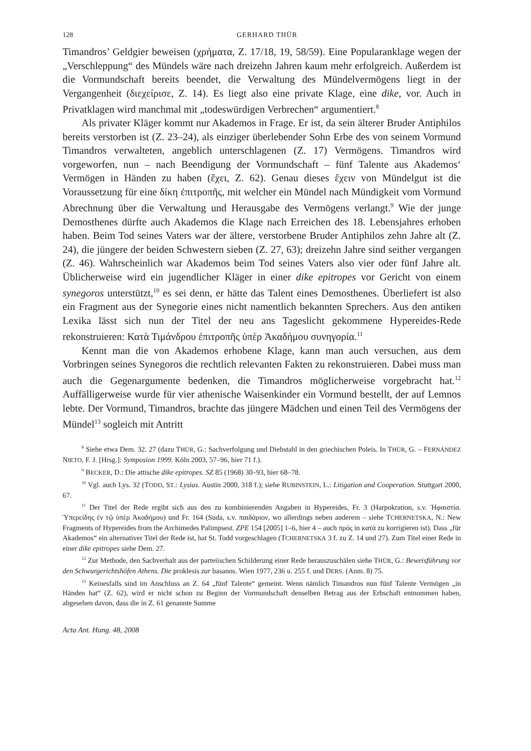128 GERHARD THÜR
Timandros’ Geldgier beweisen (χρήματα, Z. 17/18, 19, 58/59). Eine Popularanklage wegen der „Verschleppung“ des Mündels wäre nach dreizehn Jahren kaum mehr erfolgreich. Außerdem ist die Vormundschaft bereits beendet, die Verwaltung des Mündelvermögens liegt in der Vergangenheit (διεχείρισε, Z. 14). Es liegt also eine private Klage, eine dike, vor. Auch in Privatklagen wird manchmal mit „todeswürdigen Verbrechen“ argumentiert.<sup>8</sup>
Als privater Kläger kommt nur Akademos in Frage. Er ist, da sein älterer Bruder Antiphilos bereits verstorben ist (Z. 23–24), als einziger überlebender Sohn Erbe des von seinem Vormund Timandros verwalteten, angeblich unterschlagenen (Z. 17) Vermögens. Timandros wird vorgeworfen, nun – nach Beendigung der Vormundschaft – fünf Talente aus Akademos‘ Vermögen in Händen zu haben (ἔχει, Z. 62). Genau dieses ἔχειν von Mündelgut ist die Voraussetzung für eine δίκη ἐπιτροπῆς, mit welcher ein Mündel nach Mündigkeit vom Vormund Abrechnung über die Verwaltung und Herausgabe des Vermögens verlangt.<sup>9</sup> Wie der junge Demosthenes dürfte auch Akademos die Klage nach Erreichen des 18. Lebensjahres erhoben haben. Beim Tod seines Vaters war der ältere, verstorbene Bruder Antiphilos zehn Jahre alt (Z. 24), die jüngere der beiden Schwestern sieben (Z. 27, 63); dreizehn Jahre sind seither vergangen (Z. 46). Wahrscheinlich war Akademos beim Tod seines Vaters also vier oder fünf Jahre alt. Üblicherweise wird ein jugendlicher Kläger in einer dike epitropes vor Gericht von einem synegoros unterstützt,<sup>10</sup> es sei denn, er hätte das Talent eines Demosthenes. Überliefert ist also ein Fragment aus der Synegorie eines nicht namentlich bekannten Sprechers. Aus den antiken Lexika lässt sich nun der Titel der neu ans Tageslicht gekommene Hypereides-Rede rekonstruieren: Κατὰ Τιμάνδρου ἐπιτροπῆς ὑπὲρ Ἀκαδήμου συνηγορία.<sup>11</sup>
Kennt man die von Akademos erhobene Klage, kann man auch versuchen, aus dem Vorbringen seines Synegoros die rechtlich relevanten Fakten zu rekonstruieren. Dabei muss man auch die Gegenargumente bedenken, die Timandros möglicherweise vorgebracht hat.<sup>12</sup> Auffälligerweise wurde für vier athenische Waisenkinder ein Vormund bestellt, der auf Lemnos lebte. Der Vormund, Timandros, brachte das jüngere Mädchen und einen Teil des Vermögens der Mündel<sup>13</sup> sogleich mit Antritt
<sup>8</sup> Siehe etwa Dem. 32. 27 (dazu THÜR, G.: Sachverfolgung und Diebstahl in den griechischen Poleis. In THÜR, G. – FERNÁNDEZ NIETO, F. J. [Hrsg.]: Symposion 1999. Köln 2003, 57–96, hier 71 f.).
<sup>9</sup> BECKER, D.: Die attische dike epitropes. SZ 85 (1968) 30–93, hier 68–78.
<sup>10</sup> Vgl. auch Lys. 32 (TODD, ST.: Lysias. Austin 2000, 318 f.); siehe RUBINSTEIN, L.: Litigation and Cooperation. Stuttgart 2000, 67.
<sup>11</sup> Der Titel der Rede ergibt sich aus den zu kombinierenden Angaben in Hypereides, Fr. 3 (Harpokration, s.v. Ἡφαιστία. Ὑπερείδης ἐν τῷ ὑπὲρ Ἀκαδήμου) und Fr. 164 (Suda, s.v. παιδάριον, wo allerdings neben anderem – siehe TCHERNETSKA, N.: New Fragments of Hypereides from the Archimedes Palimpsest. ZPE 154 [2005] 1–6, hier 4 – auch πρός in κατά zu korrigieren ist). Dass „für Akademos“ ein alternativer Titel der Rede ist, hat St. Todd vorgeschlagen (TCHERNETSKA 3 f. zu Z. 14 und 27). Zum Titel einer Rede in einer dike epitropes siehe Dem. 27.
<sup>12</sup> Zur Methode, den Sachverhalt aus der parteiischen Schilderung einer Rede herauszuschälen siehe THÜR, G.: Beweisführung vor den Schwurgerichtshöfen Athens. Die proklesis zur basanos. Wien 1977, 236 u. 255 f. und DERS. (Anm. 8) 75.
<sup>13</sup> Keinesfalls sind im Anschluss an Z. 64 „fünf Talente“ gemeint. Wenn nämlich Timandros nun fünf Talente Vermögen „in Händen hat“ (Z. 62), wird er nicht schon zu Beginn der Vormundschaft denselben Betrag aus der Erbschaft entnommen haben, abgesehen davon, dass die in Z. 61 genannte Summe
Acta Ant. Hung. 48, 2008